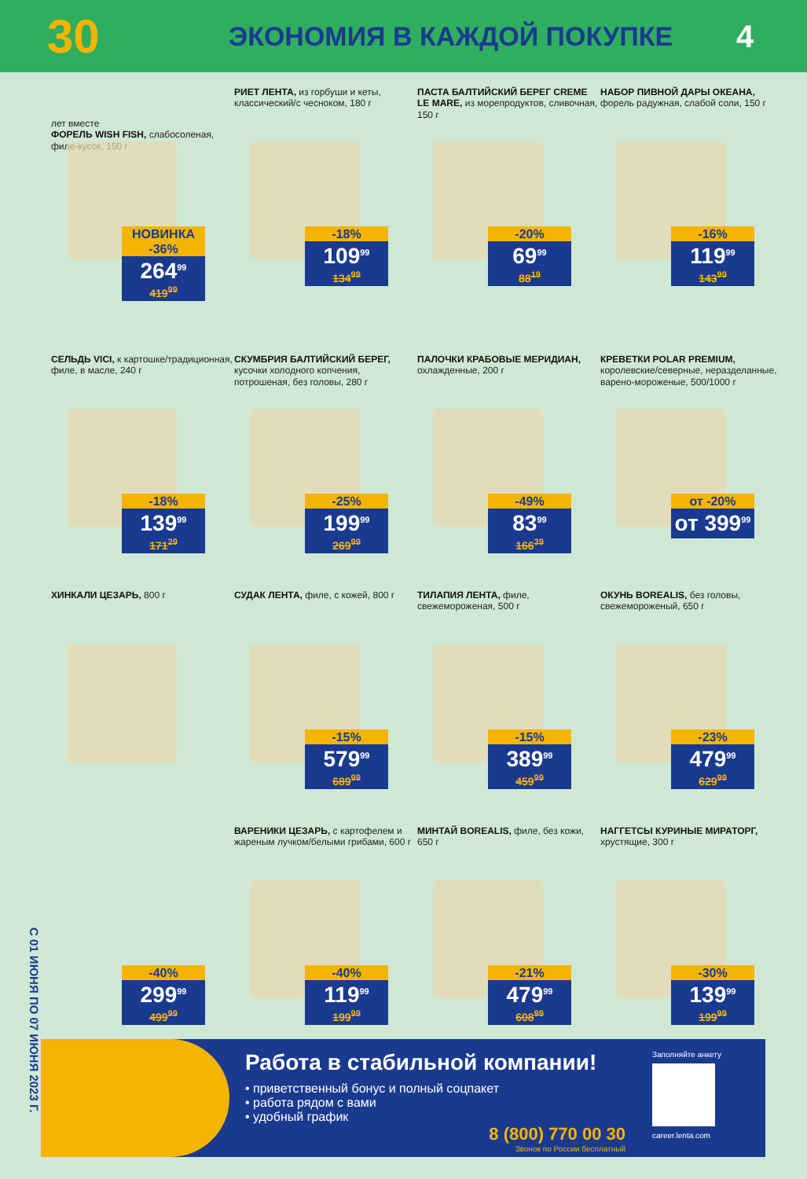30
ЭКОНОМИЯ В КАЖДОЙ ПОКУПКЕ
4
С 01 ИЮНЯ ПО 07 ИЮНЯ 2023 Г.
лет вместе
ФОРЕЛЬ WISH FISH, слабосоленая, филе-кусок, 150 г
НОВИНКА
-36%
264<sup>99</sup>
419<sup>99</sup>
РИЕТ ЛЕНТА, из горбуши и кеты, классический/с чесноком, 180 г
-18%
109<sup>99</sup>
134<sup>99</sup>
ПАСТА БАЛТИЙСКИЙ БЕРЕГ CREME LE MARE, из морепродуктов, сливочная, 150 г
-20%
69<sup>99</sup>
88<sup>19</sup>
НАБОР ПИВНОЙ ДАРЫ ОКЕАНА, форель радужная, слабой соли, 150 г
-16%
119<sup>99</sup>
143<sup>99</sup>
СЕЛЬДЬ VICI, к картошке/традиционная, филе, в масле, 240 г
-18%
139<sup>99</sup>
171<sup>29</sup>
СКУМБРИЯ БАЛТИЙСКИЙ БЕРЕГ, кусочки холодного копчения, потрошеная, без головы, 280 г
-25%
199<sup>99</sup>
269<sup>99</sup>
ПАЛОЧКИ КРАБОВЫЕ МЕРИДИАН, охлажденные, 200 г
-49%
83<sup>99</sup>
166<sup>39</sup>
КРЕВЕТКИ POLAR PREMIUM, королевские/северные, неразделанные, варено-мороженые, 500/1000 г
от -20%
от 399<sup>99</sup>
ХИНКАЛИ ЦЕЗАРЬ, 800 г
СУДАК ЛЕНТА, филе, с кожей, 800 г
-15%
579<sup>99</sup>
689<sup>99</sup>
ТИЛАПИЯ ЛЕНТА, филе, свежемороженая, 500 г
-15%
389<sup>99</sup>
459<sup>99</sup>
ОКУНЬ BOREALIS, без головы, свежемороженый, 650 г
-23%
479<sup>99</sup>
629<sup>99</sup>
-40%
299<sup>99</sup>
499<sup>99</sup>
ВАРЕНИКИ ЦЕЗАРЬ, с картофелем и жареным лучком/белыми грибами, 600 г
-40%
119<sup>99</sup>
199<sup>99</sup>
МИНТАЙ BOREALIS, филе, без кожи, 650 г
-21%
479<sup>99</sup>
608<sup>99</sup>
НАГГЕТСЫ КУРИНЫЕ МИРАТОРГ, хрустящие, 300 г
-30%
139<sup>99</sup>
199<sup>99</sup>
Работа в стабильной компании!
• приветственный бонус и полный соцпакет
• работа рядом с вами
• удобный график
8 (800) 770 00 30
Звонок по России бесплатный
Заполняйте анкету
career.lenta.com